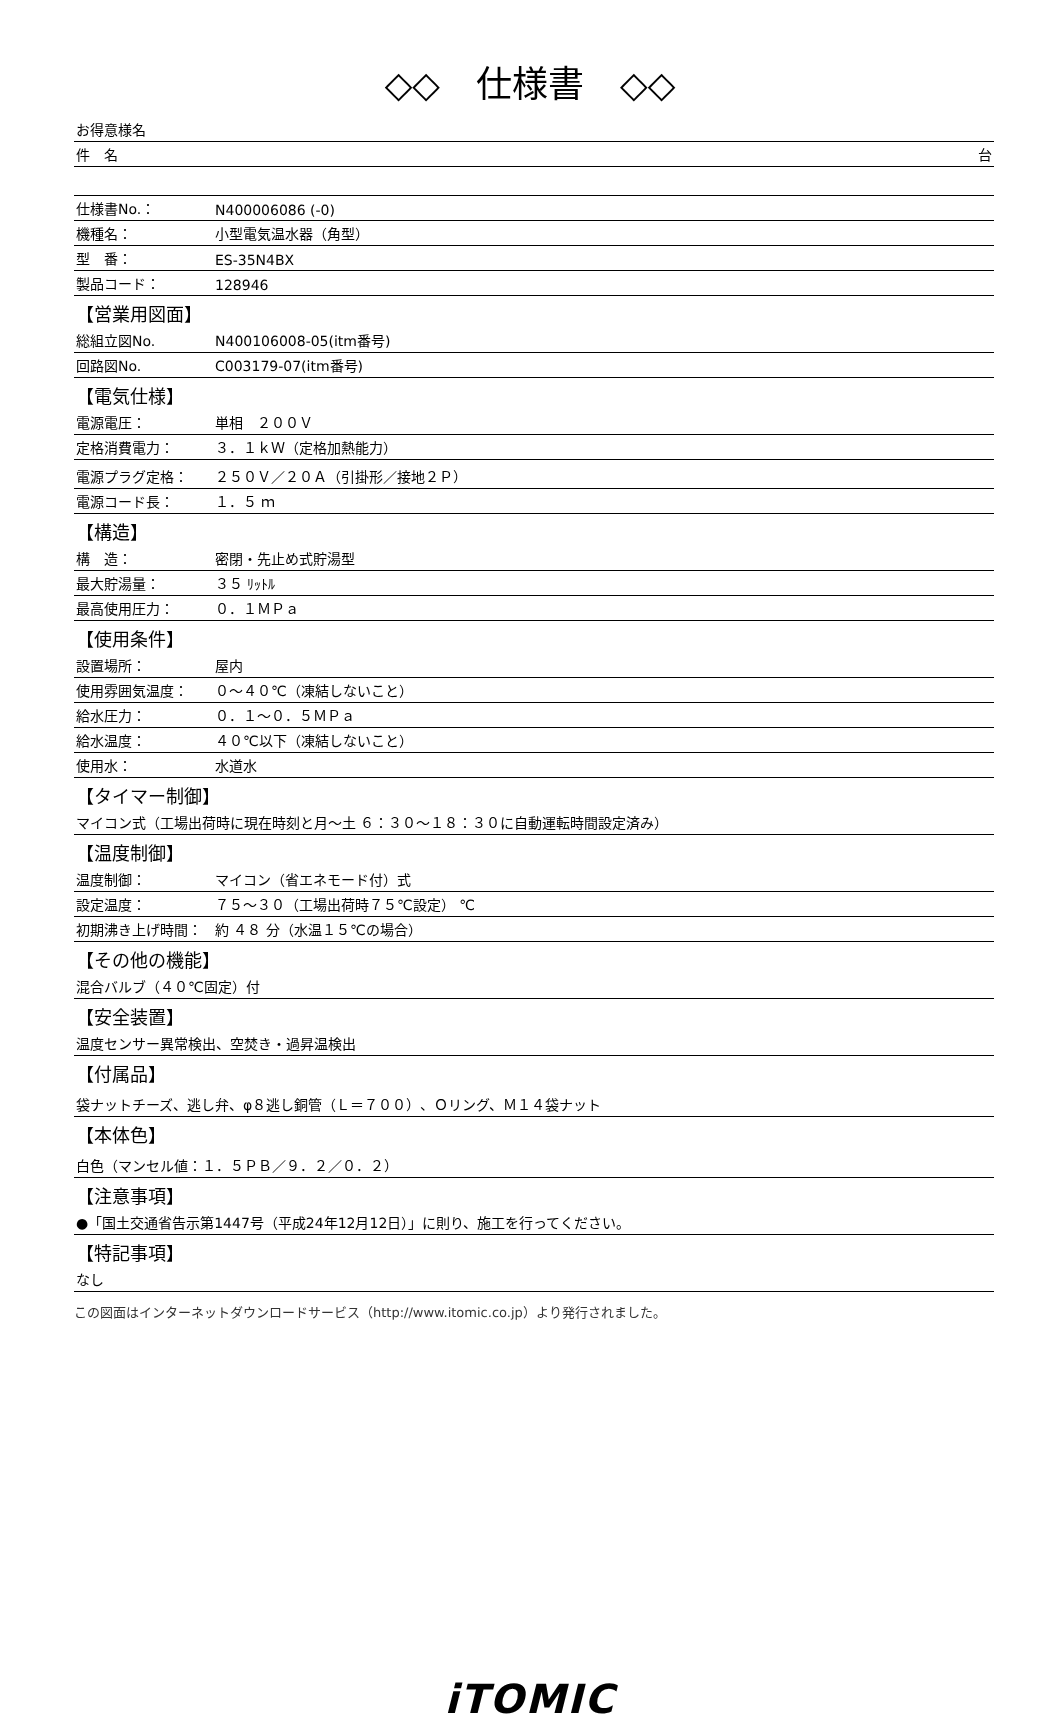◇◇　仕様書　◇◇
| お得意様名 | |
| 件 名 台 | |
| 仕様書No.： | N400006086 (-0) |
| 機種名： | 小型電気温水器（角型） |
| 型 番： | ES-35N4BX |
| 製品コード： | 128946 |
| 【営業用図面】 | |
| 総組立図No. | N400106008-05(itm番号) |
| 回路図No. | C003179-07(itm番号) |
| 【電気仕様】 | |
| 電源電圧： | 単相 ２００Ｖ |
| 定格消費電力： | ３．１ｋＷ（定格加熱能力） |
| 電源プラグ定格： | ２５０Ｖ／２０Ａ（引掛形／接地２Ｐ） |
| 電源コード長： | １．５ ｍ |
| 【構造】 | |
| 構 造： | 密閉・先止め式貯湯型 |
| 最大貯湯量： | ３５ ﾘｯﾄﾙ |
| 最高使用圧力： | ０．１ＭＰａ |
| 【使用条件】 | |
| 設置場所： | 屋内 |
| 使用雰囲気温度： | ０～４０℃（凍結しないこと） |
| 給水圧力： | ０．１～０．５ＭＰａ |
| 給水温度： | ４０℃以下（凍結しないこと） |
| 使用水： | 水道水 |
| 【タイマー制御】 | |
| マイコン式（工場出荷時に現在時刻と月～土 ６：３０～１８：３０に自動運転時間設定済み） | |
| 【温度制御】 | |
| 温度制御： | マイコン（省エネモード付）式 |
| 設定温度： | ７５～３０（工場出荷時７５℃設定） ℃ |
| 初期沸き上げ時間： | 約 ４８ 分（水温１５℃の場合） |
| 【その他の機能】 | |
| 混合バルブ（４０℃固定）付 | |
| 【安全装置】 | |
| 温度センサー異常検出、空焚き・過昇温検出 | |
| 【付属品】 | |
| 袋ナットチーズ、逃し弁、φ８逃し銅管（Ｌ＝７００）、Ｏリング、Ｍ１４袋ナット | |
| 【本体色】 | |
| 白色（マンセル値：１．５ＰＢ／９．２／０．２） | |
| 【注意事項】 | |
| ●「国土交通省告示第1447号（平成24年12月12日）」に則り、施工を行ってください。 | |
| 【特記事項】 | |
| なし | |
この図面はインターネットダウンロードサービス（http://www.itomic.co.jp）より発行されました。
iTOMIC